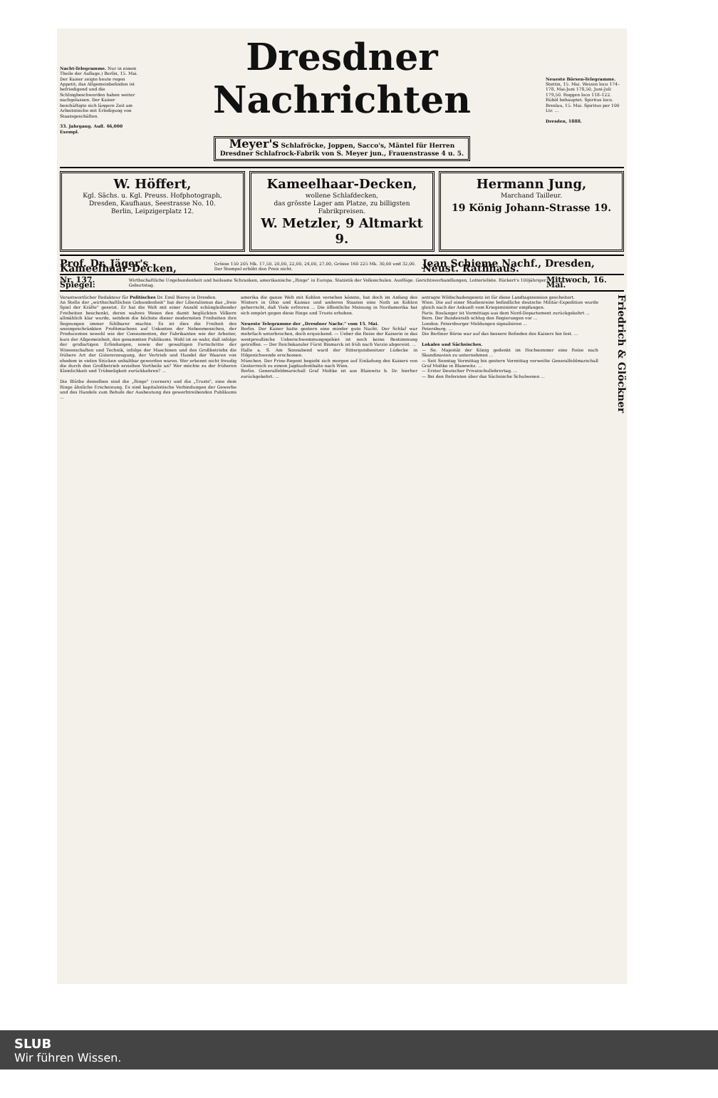Nacht-Telegramme. Nur in einem Theile der Auflage.) Berlin, 15. Mai. Der Kaiser zeigte heute regen Appetit, das Allgemeinbefinden ist befriedigend und die Schlingbeschwerden haben weiter nachgelassen. Der Kaiser beschäftigte sich längere Zeit am Arbeitstische mit Erledigung von Staatsgeschäften.
33. Jahrgang. Aufl. 46,000 Exempl.
Dresdner Nachrichten
Meyer's Schlafröcke, Joppen, Sacco's, Mäntel für Herren
Dresdner Schlafrock-Fabrik von S. Meyer jun., Frauenstrasse 4 u. 5.
Neueste Börsen-Telegramme. Stettin, 15. Mai. Weizen loco 174–178, Mai-Juni 178,50, Juni-Juli 179,50. Roggen loco 118–122. Rüböl behauptet. Spiritus loco. Breslau, 15. Mai. Spiritus per 100 Ltr. ...
Dresden, 1888.
W. Höffert,
Kgl. Sächs. u. Kgl. Preuss. Hofphotograph,
Dresden, Kaufhaus, Seestrasse No. 10.
Berlin, Leipzigerplatz 12.
Kameelhaar-Decken,
wollene Schlafdecken,
das grösste Lager am Platze, zu billigsten Fabrikpreisen.
W. Metzler, 9 Altmarkt 9.
Hermann Jung,
Marchand Tailleur.
19 König Johann-Strasse 19.
Prof. Dr. Jäger's Kameelhaar-Decken, Grösse 150 205 Mk. 17,50, 20,00, 22,00, 24,00, 27,00, Grösse 160 225 Mk. 30,00 und 32,00. Der Stempel erhöht den Preis nicht. Jean Schieme Nachf., Dresden, Neust. Rathhaus.
Nr. 137. Spiegel: Wirthschaftliche Ungebundenheit und heilsame Schranken, amerikanische „Ringe" in Europa. Statistik der Volksschulen. Ausflüge. Gerichtsverhandlungen, Lotterieliste. Rückert's 100jähriger Geburtstag. Mittwoch, 16. Mai.
Verantwortlicher Redakteur für Politisches Dr. Emil Bierey in Dresden.
An Stelle der „wirthschaftlichen Gebundenheit" hat der Liberalismus das „freie Spiel der Kräfte" gesetzt. Er hat die Welt mit einer Anzahl schöngleißender Freiheiten beschenkt, deren wahres Wesen den damit beglückten Völkern allmählich klar wurde, seitdem die höchste dieser modernsten Freiheiten ihre Segnungen immer fühlbarer machte. Es ist dies die Freiheit des uneingeschränkten Profitmachens auf Unkosten der Nebenmenschen, der Producenten sowohl wie der Consumenten, der Fabrikanten wie der Arbeiter, kurz der Allgemeinheit, des gesammten Publikums. Wohl ist es wahr, daß infolge der großartigen Erfindungen, sowie der gewaltigen Fortschritte der Wissenschaften und Technik, infolge der Maschinen und des Großbetriebs die frühere Art der Gütererzeugung, der Vertrieb und Handel der Waaren von ehedem in vielen Stücken unhaltbar geworden waren. Wer erkennt nicht freudig die durch den Großbetrieb erzielten Vortheile an? Wer möchte zu der früheren Kleinlichkeit und Trübseligkeit zurückkehren? ...
Die Blüthe desselben sind die „Ringe" (corners) und die „Trusts", eine dem Ringe ähnliche Erscheinung. Es sind kapitalistische Verbindungen der Gewerbe und des Handels zum Behufe der Ausbeutung des gewerbtreibenden Publikums ...
amerika die ganze Welt mit Kohlen versehen könnte, hat doch im Anfang des Winters in Ohio und Kansas und anderen Staaten eine Noth an Kohlen geherrscht, daß Viele erfroren ... Die öffentliche Meinung in Nordamerika hat sich empört gegen diese Ringe und Trusts erhoben.
Neueste Telegramme der „Dresdner Nachr." vom 15. Mai.
Berlin. Der Kaiser hatte gestern eine minder gute Nacht. Der Schlaf war mehrfach unterbrochen, doch erquickend. — Ueber die Reise der Kaiserin in das westpreußische Ueberschwemmungsgebiet ist noch keine Bestimmung getroffen. — Der Reichskanzler Fürst Bismarck ist früh nach Varzin abgereist. ...
Halle a. S. Am Sonnabend ward der Rittergutsbesitzer Lüdecke in Hilgenichwende erschossen.
München. Der Prinz-Regent begiebt sich morgen auf Einladung des Kaisers von Oesterreich zu einem Jagdaufenthalte nach Wien.
Berlin. Generalfeldmarschall Graf Moltke ist aus Blaiewitz b. Dr. hierher zurückgekehrt. ...
antragte Wildschadengesetz ist für diese Landtagssession gescheitert.
Wien. Die auf einer Studienreise befindliche deutsche Militär-Expedition wurde gleich nach der Ankunft vom Kriegsminister empfangen.
Paris. Boulanger ist Vormittags aus dem Nord-Departement zurückgekehrt ...
Bern. Der Bundesrath schlug den Regierungen vor ...
London. Petersburger Meldungen signalisiren ...
Petersburg. ...
Die Berliner Börse war auf das bessere Befinden des Kaisers hin fest. ...
Lokales und Sächsisches.
— Se. Majestät der König gedenkt im Hochsommer eine Reise nach Skandinavien zu unternehmen ...
— Seit Sonntag Vormittag bis gestern Vormittag verweilte Generalfeldmarschall Graf Moltke in Blasewitz. ...
— Erster Deutscher Privatschullehrertag. ...
— Bei den Referaten über das Sächsische Schulwesen ...
Friedrich & Glöckner
SLUB
Wir führen Wissen.